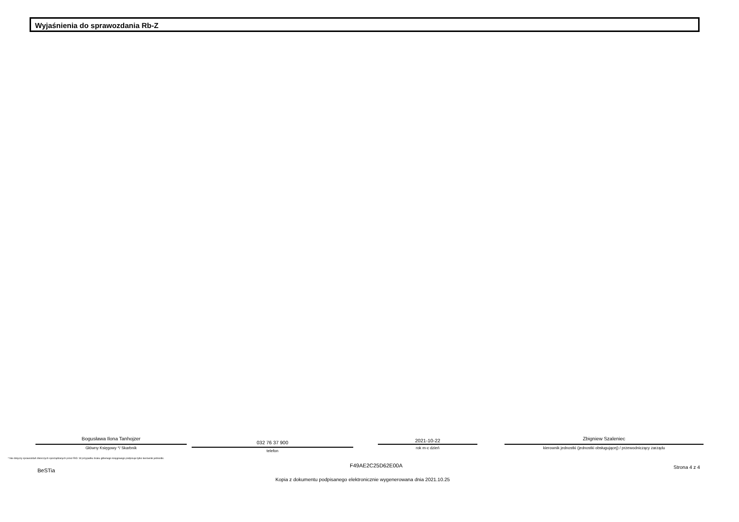Wyjaśnienia do sprawozdania Rb-Z
Bogusława Ilona Tanhojzer
Główny Księgowy */ Skarbnik
032 76 37 900
telefon
2021-10-22
rok m-c dzień
Zbigniew Szaleniec
kierownik jednostki (jednostki obsługującej) / przewodniczący zarządu
* Nie dotyczy sprawozdań zbiorczych sporządzanych przez RIO. W przypadku braku głównego księgowego podpisuje tylko kierownik jednostki.
F49AE2C25D62E00A
BeSTia
Strona 4 z 4
Kopia z dokumentu podpisanego elektronicznie wygenerowana dnia 2021.10.25